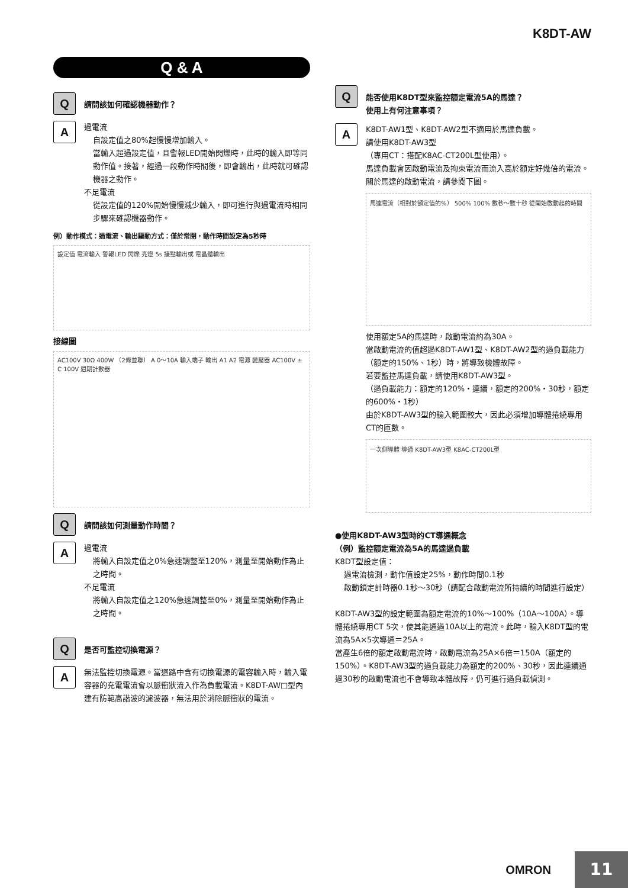K8DT-AW
Q & A
Q
請問該如何確認機器動作？
A
過電流
自設定值之80%起慢慢增加輸入。
當輸入超過設定值，且警報LED開始閃爍時，此時的輸入即等同動作值。接著，經過一段動作時間後，即會輸出，此時就可確認機器之動作。
不足電流
從設定值的120%開始慢慢減少輸入，即可進行與過電流時相同步驟來確認機器動作。
例）動作模式：過電流、輸出驅動方式：僅於常閉，動作時間設定為5秒時
設定值 電流輸入 警報LED 閃爍 亮燈 5s 接點輸出或 電晶體輸出
接線圖
AC100V 30Ω 400W （2條並聯） A 0～10A 輸入端子 輸出 A1 A2 電源 變壓器 AC100V ± C 100V 週期計數器
Q
請問該如何測量動作時間？
A
過電流
將輸入自設定值之0%急速調整至120%，測量至開始動作為止之時間。
不足電流
將輸入自設定值之120%急速調整至0%，測量至開始動作為止之時間。
Q
是否可監控切換電源？
A
無法監控切換電源。當迴路中含有切換電源的電容輸入時，輸入電容器的充電電流會以脈衝狀流入作為負載電流。K8DT-AW□型內建有防範高諧波的濾波器，無法用於消除脈衝狀的電流。
Q
能否使用K8DT型來監控額定電流5A的馬達？
使用上有何注意事項？
A
K8DT-AW1型、K8DT-AW2型不適用於馬達負載。
請使用K8DT-AW3型
（專用CT：搭配K8AC-CT200L型使用）。
馬達負載會因啟動電流及拘束電流而流入高於額定好幾倍的電流。
關於馬達的啟動電流，請參閱下圖。
馬達電流（相對於額定值的%） 500% 100% 數秒～數十秒 從開始啟動起的時間
使用額定5A的馬達時，啟動電流約為30A。
當啟動電流的值超過K8DT-AW1型、K8DT-AW2型的過負載能力（額定的150%、1秒）時，將導致機體故障。
若要監控馬達負載，請使用K8DT-AW3型。
（過負載能力：額定的120%・連續，額定的200%・30秒，額定的600%・1秒）
由於K8DT-AW3型的輸入範圍較大，因此必須增加導體捲繞專用CT的匝數。
一次側導體 導通 K8DT-AW3型 K8AC-CT200L型
●使用K8DT-AW3型時的CT導通概念
（例）監控額定電流為5A的馬達過負載
K8DT型設定值：
過電流檢測，動作值設定25%，動作時間0.1秒
啟動鎖定計時器0.1秒～30秒（請配合啟動電流所持續的時間進行設定）
K8DT-AW3型的設定範圍為額定電流的10%～100%（10A～100A）。導體捲繞專用CT 5次，使其能通過10A以上的電流。此時，輸入K8DT型的電流為5A×5次導通＝25A。
當產生6倍的額定啟動電流時，啟動電流為25A×6倍＝150A（額定的150%）。K8DT-AW3型的過負載能力為額定的200%、30秒，因此連續通過30秒的啟動電流也不會導致本體故障，仍可進行過負載偵測。
OMRON
11